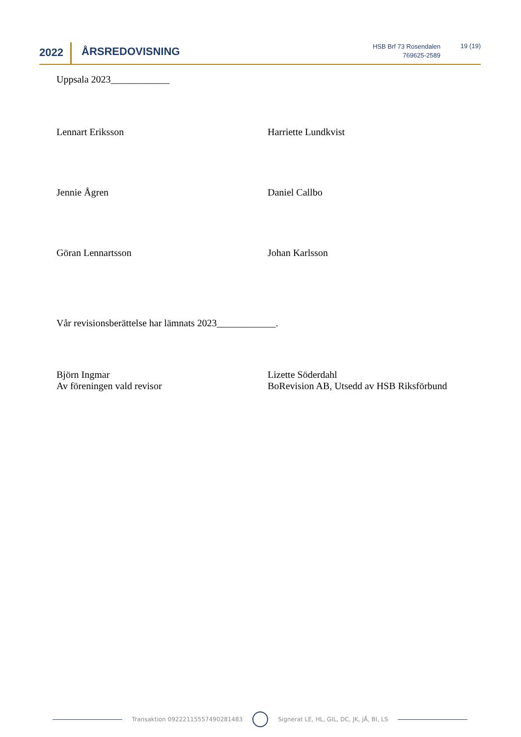2022 ÅRSREDOVISNING
HSB Brf 73 Rosendalen
769625-2589
19 (19)
Uppsala 2023____________
Lennart Eriksson Harriette Lundkvist
Jennie Ågren Daniel Callbo
Göran Lennartsson Johan Karlsson
Vår revisionsberättelse har lämnats 2023____________.
Björn Ingmar
Av föreningen vald revisor
Lizette Söderdahl
BoRevision AB, Utsedd av HSB Riksförbund
Transaktion 09222115557490281483
Signerat LE, HL, GIL, DC, JK, JÅ, BI, LS